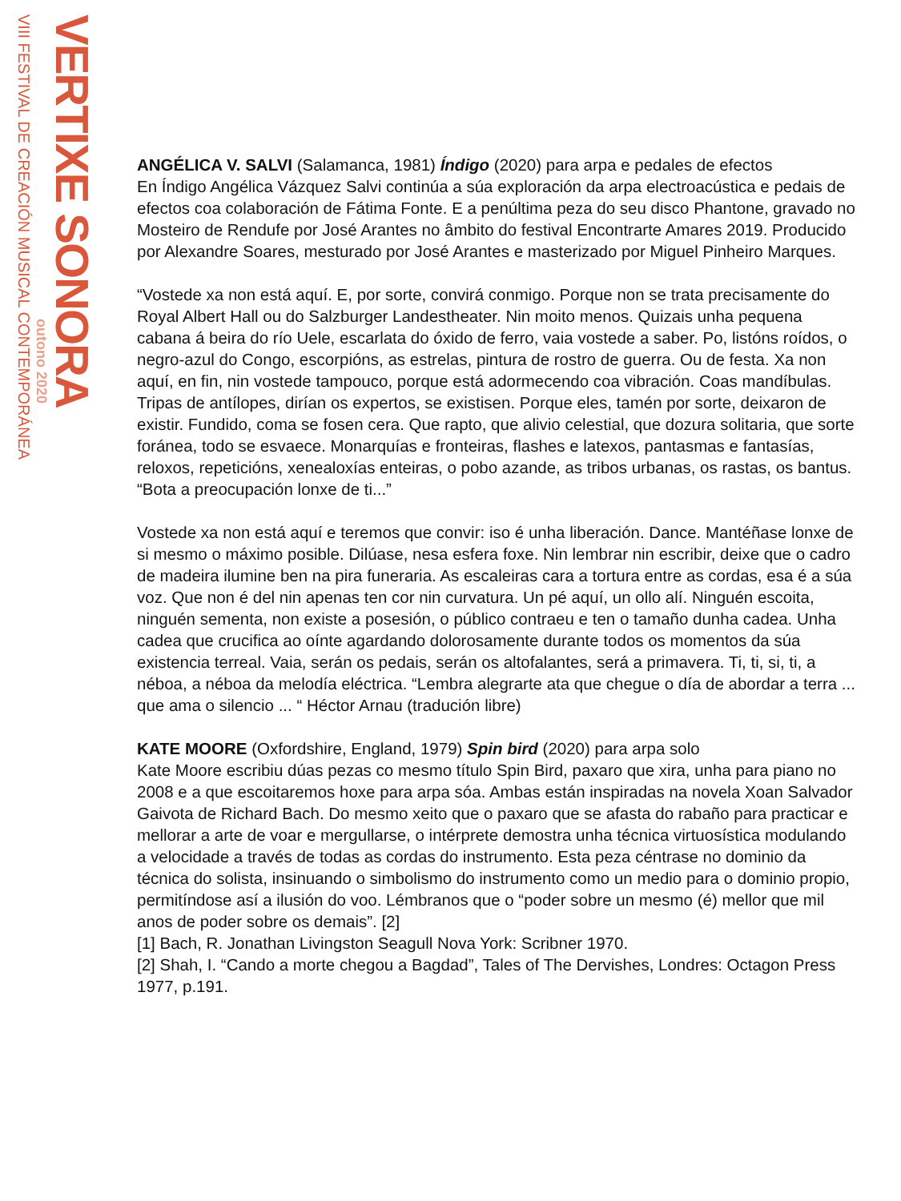VIII FESTIVAL DE CREACIÓN MUSICAL CONTEMPORÁNEA
outono 2020
VERTIXE SONORA
ANGÉLICA V. SALVI (Salamanca, 1981) Índigo (2020) para arpa e pedales de efectos
En Índigo Angélica Vázquez Salvi continúa a súa exploración da arpa electroacústica e pedais de efectos coa colaboración de Fátima Fonte. E a penúltima peza do seu disco Phantone, gravado no Mosteiro de Rendufe por José Arantes no âmbito do festival Encontrarte Amares 2019. Producido por Alexandre Soares, mesturado por José Arantes e masterizado por Miguel Pinheiro Marques.
“Vostede xa non está aquí. E, por sorte, convirá conmigo. Porque non se trata precisamente do Royal Albert Hall ou do Salzburger Landestheater. Nin moito menos. Quizais unha pequena cabana á beira do río Uele, escarlata do óxido de ferro, vaia vostede a saber. Po, listóns roídos, o negro-azul do Congo, escorpións, as estrelas, pintura de rostro de guerra. Ou de festa. Xa non aquí, en fin, nin vostede tampouco, porque está adormecendo coa vibración. Coas mandíbulas. Tripas de antílopes, dirían os expertos, se existisen. Porque eles, tamén por sorte, deixaron de existir. Fundido, coma se fosen cera. Que rapto, que alivio celestial, que dozura solitaria, que sorte foránea, todo se esvaece. Monarquías e fronteiras, flashes e latexos, pantasmas e fantasías, reloxos, repeticións, xenealoxías enteiras, o pobo azande, as tribos urbanas, os rastas, os bantus. “Bota a preocupación lonxe de ti...”
Vostede xa non está aquí e teremos que convir: iso é unha liberación. Dance. Mantéñase lonxe de si mesmo o máximo posible. Dilúase, nesa esfera foxe. Nin lembrar nin escribir, deixe que o cadro de madeira ilumine ben na pira funeraria. As escaleiras cara a tortura entre as cordas, esa é a súa voz. Que non é del nin apenas ten cor nin curvatura. Un pé aquí, un ollo alí. Ninguén escoita, ninguén sementa, non existe a posesión, o público contraeu e ten o tamaño dunha cadea. Unha cadea que crucifica ao oínte agardando dolorosamente durante todos os momentos da súa existencia terreal. Vaia, serán os pedais, serán os altofalantes, será a primavera. Ti, ti, si, ti, a néboa, a néboa da melodía eléctrica. “Lembra alegrarte ata que chegue o día de abordar a terra ... que ama o silencio ... “ Héctor Arnau (tradución libre)
KATE MOORE (Oxfordshire, England, 1979) Spin bird (2020) para arpa solo
Kate Moore escribiu dúas pezas co mesmo título Spin Bird, paxaro que xira, unha para piano no 2008 e a que escoitaremos hoxe para arpa sóa. Ambas están inspiradas na novela Xoan Salvador Gaivota de Richard Bach. Do mesmo xeito que o paxaro que se afasta do rabaño para practicar e mellorar a arte de voar e mergullarse, o intérprete demostra unha técnica virtuosística modulando a velocidade a través de todas as cordas do instrumento. Esta peza céntrase no dominio da técnica do solista, insinuando o simbolismo do instrumento como un medio para o dominio propio, permitíndose así a ilusión do voo. Lémbranos que o “poder sobre un mesmo (é) mellor que mil anos de poder sobre os demais”. [2]
[1] Bach, R. Jonathan Livingston Seagull Nova York: Scribner 1970.
[2] Shah, I. “Cando a morte chegou a Bagdad”, Tales of The Dervishes, Londres: Octagon Press 1977, p.191.